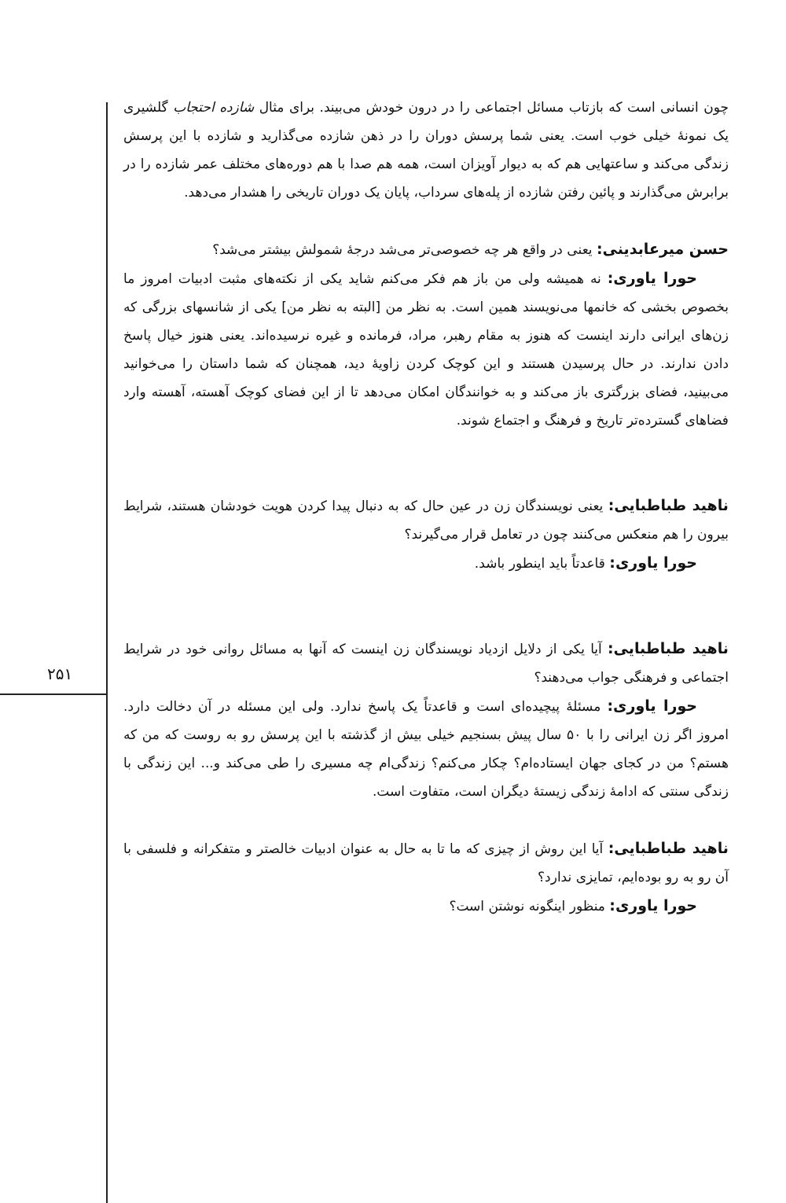۲۵۱
چون انسانی است که بازتاب مسائل اجتماعی را در درون خودش می‌بیند. برای مثال شازده احتجاب گلشیری یک نمونهٔ خیلی خوب است. یعنی شما پرسش دوران را در ذهن شازده می‌گذارید و شازده با این پرسش زندگی می‌کند و ساعتهایی هم که به دیوار آویزان است، همه هم صدا با هم دوره‌های مختلف عمر شازده را در برابرش می‌گذارند و پائین رفتن شازده از پله‌های سرداب، پایان یک دوران تاریخی را هشدار می‌دهد.
حسن میرعابدینی: یعنی در واقع هر چه خصوصی‌تر می‌شد درجهٔ شمولش بیشتر می‌شد؟
حورا یاوری: نه همیشه ولی من باز هم فکر می‌کنم شاید یکی از نکته‌های مثبت ادبیات امروز ما بخصوص بخشی که خانمها می‌نویسند همین است. به نظر من [البته به نظر من] یکی از شانسهای بزرگی که زن‌های ایرانی دارند اینست که هنوز به مقام رهبر، مراد، فرمانده و غیره نرسیده‌اند. یعنی هنوز خیال پاسخ دادن ندارند. در حال پرسیدن هستند و این کوچک کردن زاویهٔ دید، همچنان که شما داستان را می‌خوانید می‌بینید، فضای بزرگتری باز می‌کند و به خوانندگان امکان می‌دهد تا از این فضای کوچک آهسته، آهسته وارد فضاهای گسترده‌تر تاریخ و فرهنگ و اجتماع شوند.
ناهید طباطبایی: یعنی نویسندگان زن در عین حال که به دنبال پیدا کردن هویت خودشان هستند، شرایط بیرون را هم منعکس می‌کنند چون در تعامل قرار می‌گیرند؟
حورا یاوری: قاعدتاً باید اینطور باشد.
ناهید طباطبایی: آیا یکی از دلایل ازدیاد نویسندگان زن اینست که آنها به مسائل روانی خود در شرایط اجتماعی و فرهنگی جواب می‌دهند؟
حورا یاوری: مسئلهٔ پیچیده‌ای است و قاعدتاً یک پاسخ ندارد. ولی این مسئله در آن دخالت دارد. امروز اگر زن ایرانی را با ۵۰ سال پیش بسنجیم خیلی بیش از گذشته با این پرسش رو به روست که من که هستم؟ من در کجای جهان ایستاده‌ام؟ چکار می‌کنم؟ زندگی‌ام چه مسیری را طی می‌کند و... این زندگی با زندگی سنتی که ادامهٔ زندگی زیستهٔ دیگران است، متفاوت است.
ناهید طباطبایی: آیا این روش از چیزی که ما تا به حال به عنوان ادبیات خالصتر و متفکرانه و فلسفی با آن رو به رو بوده‌ایم، تمایزی ندارد؟
حورا یاوری: منظور اینگونه نوشتن است؟